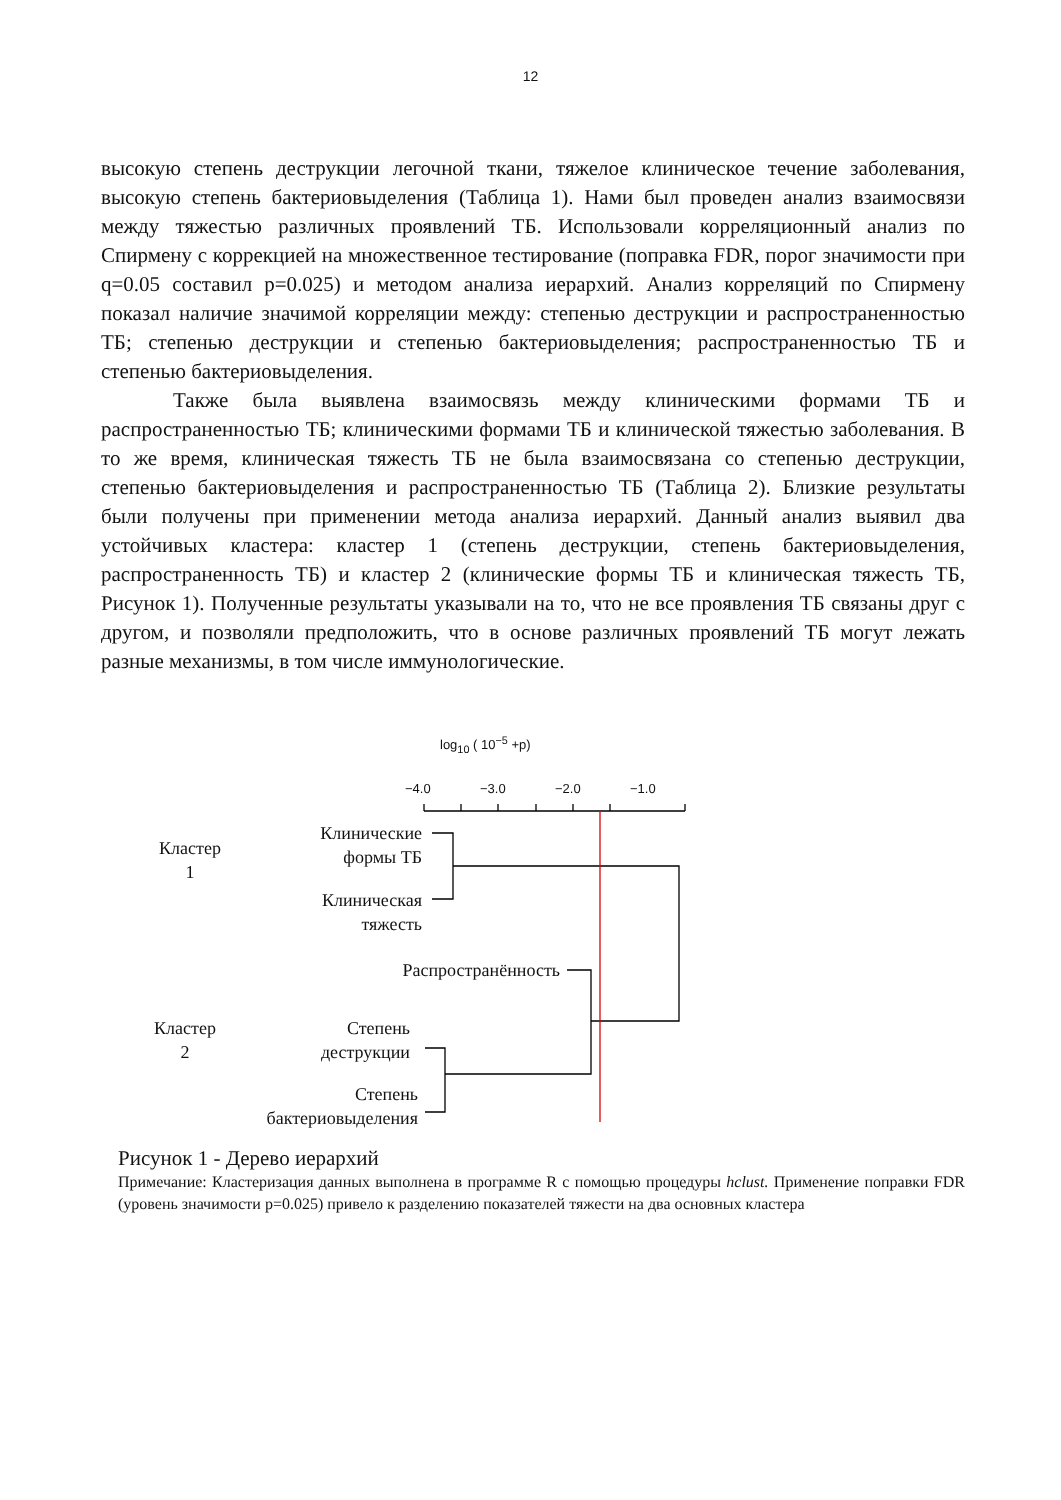12
высокую степень деструкции легочной ткани, тяжелое клиническое течение заболевания, высокую степень бактериовыделения (Таблица 1). Нами был проведен анализ взаимосвязи между тяжестью различных проявлений ТБ. Использовали корреляционный анализ по Спирмену с коррекцией на множественное тестирование (поправка FDR, порог значимости при q=0.05 составил p=0.025) и методом анализа иерархий. Анализ корреляций по Спирмену показал наличие значимой корреляции между: степенью деструкции и распространенностью ТБ; степенью деструкции и степенью бактериовыделения; распространенностью ТБ и степенью бактериовыделения.
Также была выявлена взаимосвязь между клиническими формами ТБ и распространенностью ТБ; клиническими формами ТБ и клинической тяжестью заболевания. В то же время, клиническая тяжесть ТБ не была взаимосвязана со степенью деструкции, степенью бактериовыделения и распространенностью ТБ (Таблица 2). Близкие результаты были получены при применении метода анализа иерархий. Данный анализ выявил два устойчивых кластера: кластер 1 (степень деструкции, степень бактериовыделения, распространенность ТБ) и кластер 2 (клинические формы ТБ и клиническая тяжесть ТБ, Рисунок 1). Полученные результаты указывали на то, что не все проявления ТБ связаны друг с другом, и позволяли предположить, что в основе различных проявлений ТБ могут лежать разные механизмы, в том числе иммунологические.
log<sub>10</sub> ( 10<sup>−5</sup> +p)
−4.0 −3.0 −2.0 −1.0
Кластер
1
Клинические
формы ТБ
Клиническая
тяжесть
Распространённость
Кластер
2
Степень
деструкции
Степень
бактериовыделения
Рисунок 1 - Дерево иерархий
Примечание: Кластеризация данных выполнена в программе R с помощью процедуры hclust. Применение поправки FDR (уровень значимости p=0.025) привело к разделению показателей тяжести на два основных кластера